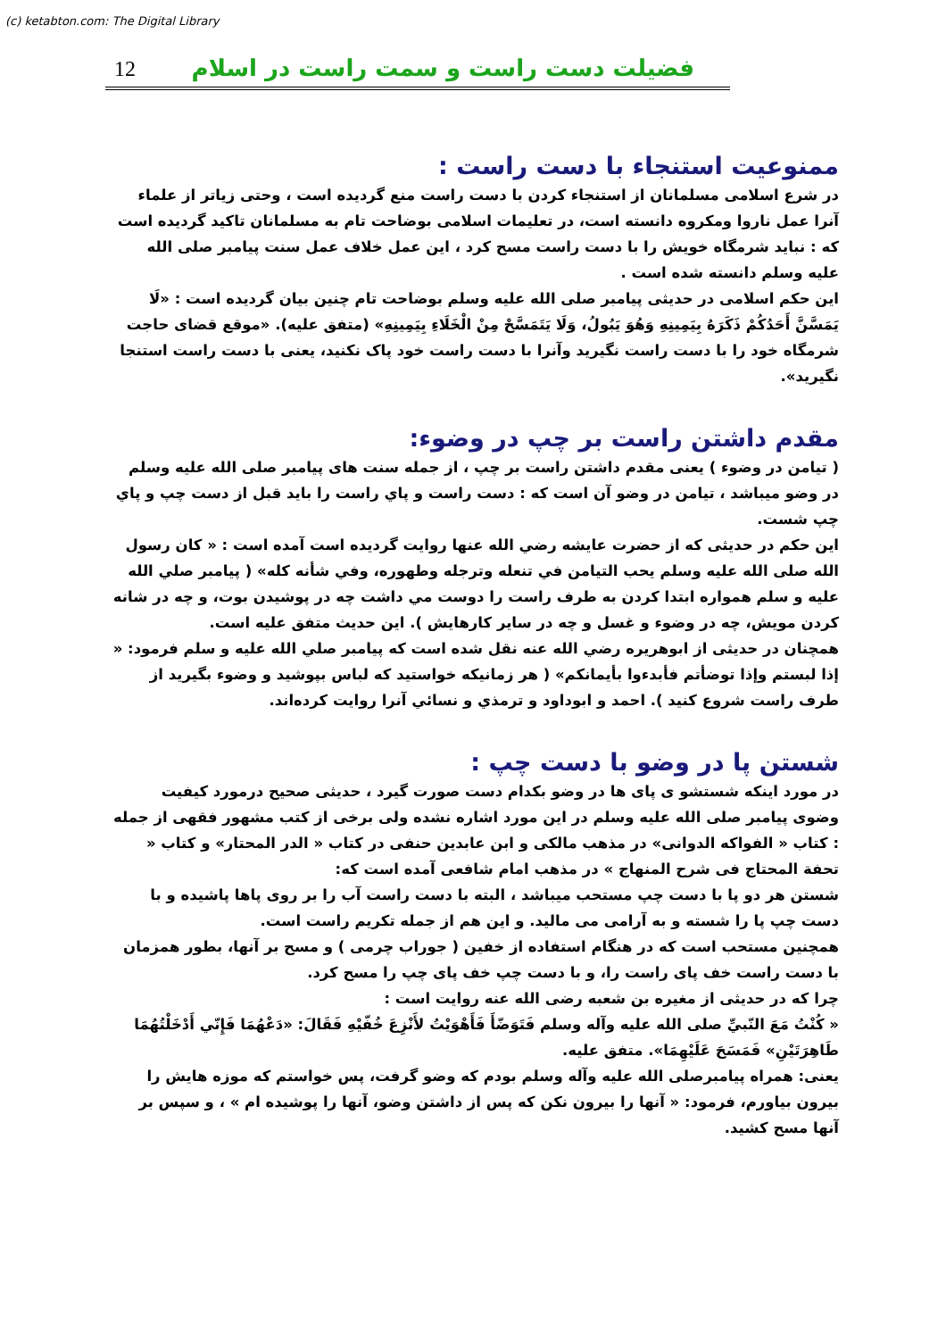(c) ketabton.com: The Digital Library
12 فضيلت دست راست و سمت راست در اسلام
ممنوعيت استنجاء با دست راست :
در شرع اسلامی مسلمانان از استنجاء کردن با دست راست منع گرديده است ، وحتی زياتر از علماء آنرا عمل ناروا ومکروه دانسته است، در تعليمات اسلامی بوضاحت تام به مسلمانان تاکيد گرديده است که : نبايد شرمگاه خويش را با دست راست مسح کرد ، اين عمل خلاف عمل سنت پيامبر صلی الله عليه وسلم دانسته شده است .
اين حکم اسلامی در حديثی پيامبر صلی الله عليه وسلم بوضاحت تام چنين بيان گرديده است : «لَا يَمَسَّنَّ أَحَدُكُمْ ذَكَرَهُ بِيَمِينِهِ وَهُوَ يَبُولُ، وَلَا يَتَمَسَّحْ مِنْ الْخَلَاءِ بِيَمِينِهِ» (متفق عليه). «موقع قضای حاجت شرمگاه خود را با دست راست نگيريد وآنرا با دست راست خود پاک نکنيد، يعنی با دست راست استنجا نگيريد».
مقدم داشتن راست بر چپ در وضوء:
( تيامن در وضوء ) يعنی مقدم داشتن راست بر چپ ، از جمله سنت های پيامبر صلی الله عليه وسلم در وضو ميباشد ، تيامن در وضو آن است که : دست راست و پاي راست را بايد قبل از دست چپ و پاي چپ شست.
اين حکم در حديثی که از حضرت عايشه رضي الله عنها روايت گرديده است آمده است : « كان رسول الله صلى الله عليه وسلم يحب التيامن في تنعله وترجله وطهوره، وفي شأنه كله» ( پيامبر صلي الله عليه و سلم همواره ابتدا کردن به طرف راست را دوست مي داشت چه در پوشيدن بوت، و چه در شانه کردن مويش، چه در وضوء و غسل و چه در ساير کارهايش ). اين حديث متفق عليه است.
همچنان در حديثی از ابوهريره رضي الله عنه نقل شده است که پيامبر صلي الله عليه و سلم فرمود: « إذا لبستم وإذا توضأتم فأبدءوا بأيمانكم» ( هر زمانيکه خواستيد که لباس بپوشيد و وضوء بگيريد از طرف راست شروع کنيد ). احمد و ابوداود و ترمذي و نسائي آنرا روايت کرده‌اند.
شستن پا در وضو با دست چپ :
در مورد اينکه شستشو ی پای ها در وضو بکدام دست صورت گيرد ، حديثی صحيح درمورد کيفيت وضوی پيامبر صلی الله عليه وسلم در اين مورد اشاره نشده ولی برخی از کتب مشهور فقهی از جمله : کتاب « الفواكه الدوانی» در مذهب مالکی و ابن عابدين حنفی در کتاب « الدر المحتار» و کتاب « تحفة المحتاج فی شرح المنهاج » در مذهب امام شافعی آمده است که:
شستن هر دو پا با دست چپ مستحب ميباشد ، البته با دست راست آب را بر روی پاها پاشيده و با دست چپ پا را شسته و به آرامی می ماليد. و اين هم از جمله تکريم راست است.
همچنين مستحب است که در هنگام استفاده از خفين ( جوراب چرمی ) و مسح بر آنها، بطور همزمان با دست راست خف پای راست را، و با دست چپ خف پای چپ را مسح کرد.
چرا که در حديثی از مغيره بن شعبه رضی الله عنه روايت است :
« كُنْتُ مَعَ النّبيِّ صلی الله عليه وآله وسلم فَتَوَضّأَ فَأَهْوَيْتُ لأَنْزِعَ خُفّيْهِ فَقَالَ: «دَعْهُمَا فَإِنّي أَدْخَلْتُهُمَا طَاهِرَتَيْنِ» فَمَسَحَ عَلَيْهِمَا». متفق عليه.
يعنی: همراه پيامبرصلی الله عليه وآله وسلم بودم که وضو گرفت، پس خواستم که موزه هايش را بيرون بياورم، فرمود: « آنها را بيرون نکن که پس از داشتن وضو، آنها را پوشيده ام » ، و سپس بر آنها مسح کشيد.